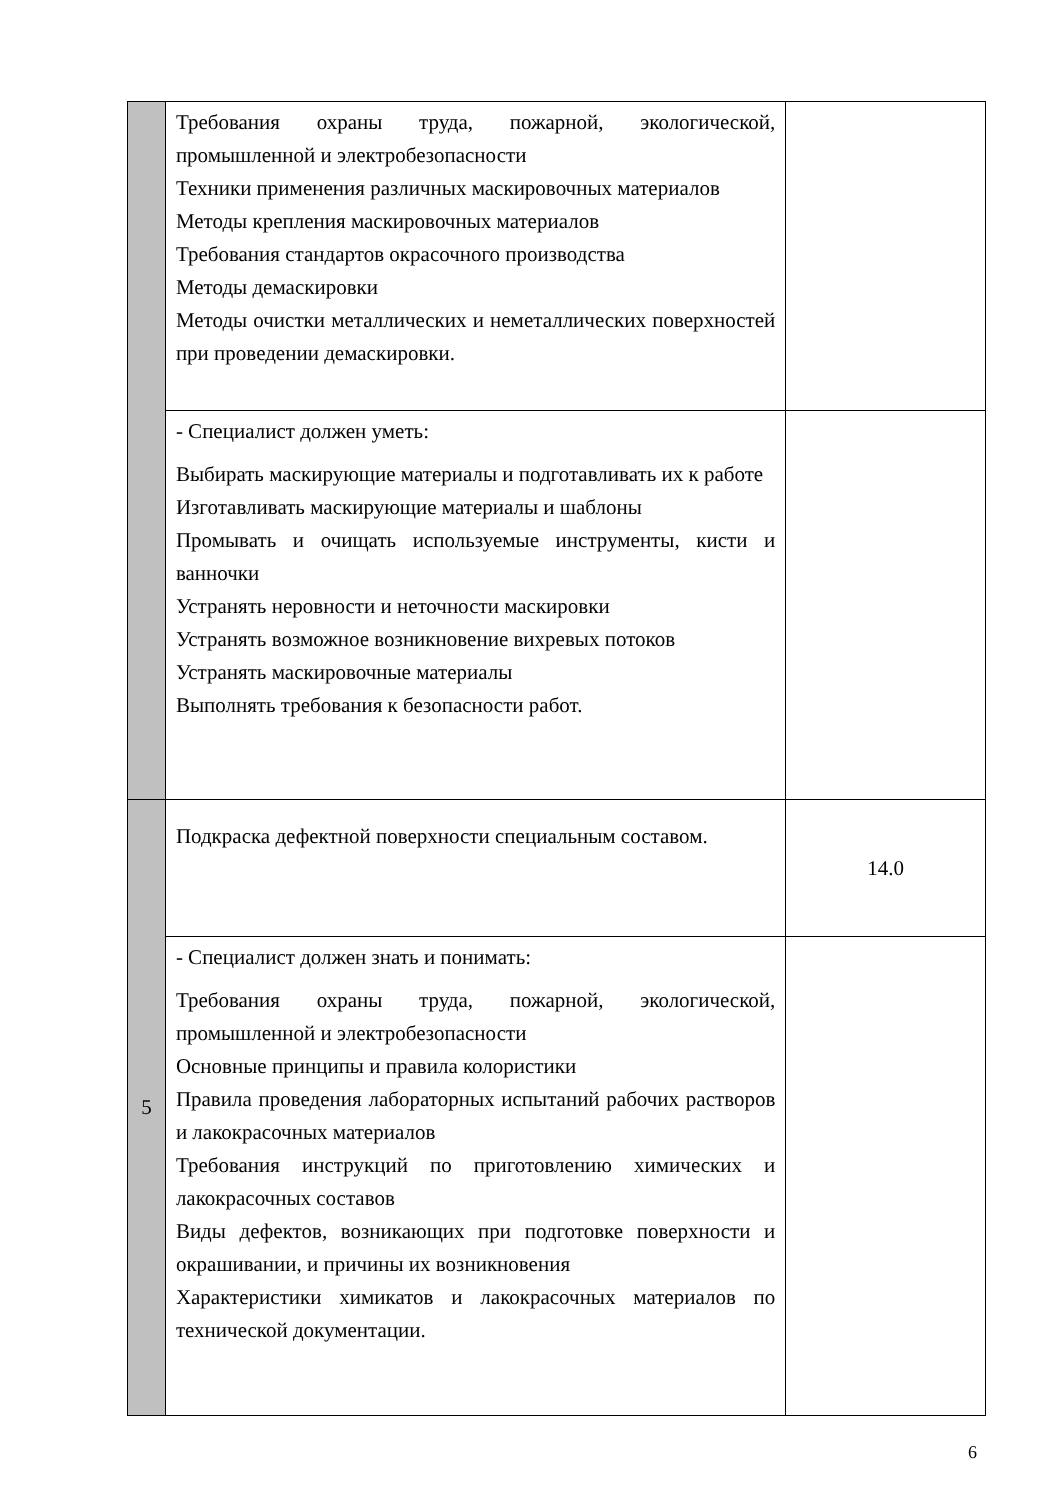| | Требования охраны труда, пожарной, экологической, промышленной и электробезопасности Техники применения различных маскировочных материалов Методы крепления маскировочных материалов Требования стандартов окрасочного производства Методы демаскировки Методы очистки металлических и неметаллических поверхностей при проведении демаскировки. | |
| | - Специалист должен уметь: Выбирать маскирующие материалы и подготавливать их к работе Изготавливать маскирующие материалы и шаблоны Промывать и очищать используемые инструменты, кисти и ванночки Устранять неровности и неточности маскировки Устранять возможное возникновение вихревых потоков Устранять маскировочные материалы Выполнять требования к безопасности работ. | |
| 5 | Подкраска дефектной поверхности специальным составом. | 14.0 |
| | - Специалист должен знать и понимать: Требования охраны труда, пожарной, экологической, промышленной и электробезопасности Основные принципы и правила колористики Правила проведения лабораторных испытаний рабочих растворов и лакокрасочных материалов Требования инструкций по приготовлению химических и лакокрасочных составов Виды дефектов, возникающих при подготовке поверхности и окрашивании, и причины их возникновения Характеристики химикатов и лакокрасочных материалов по технической документации. | |
6